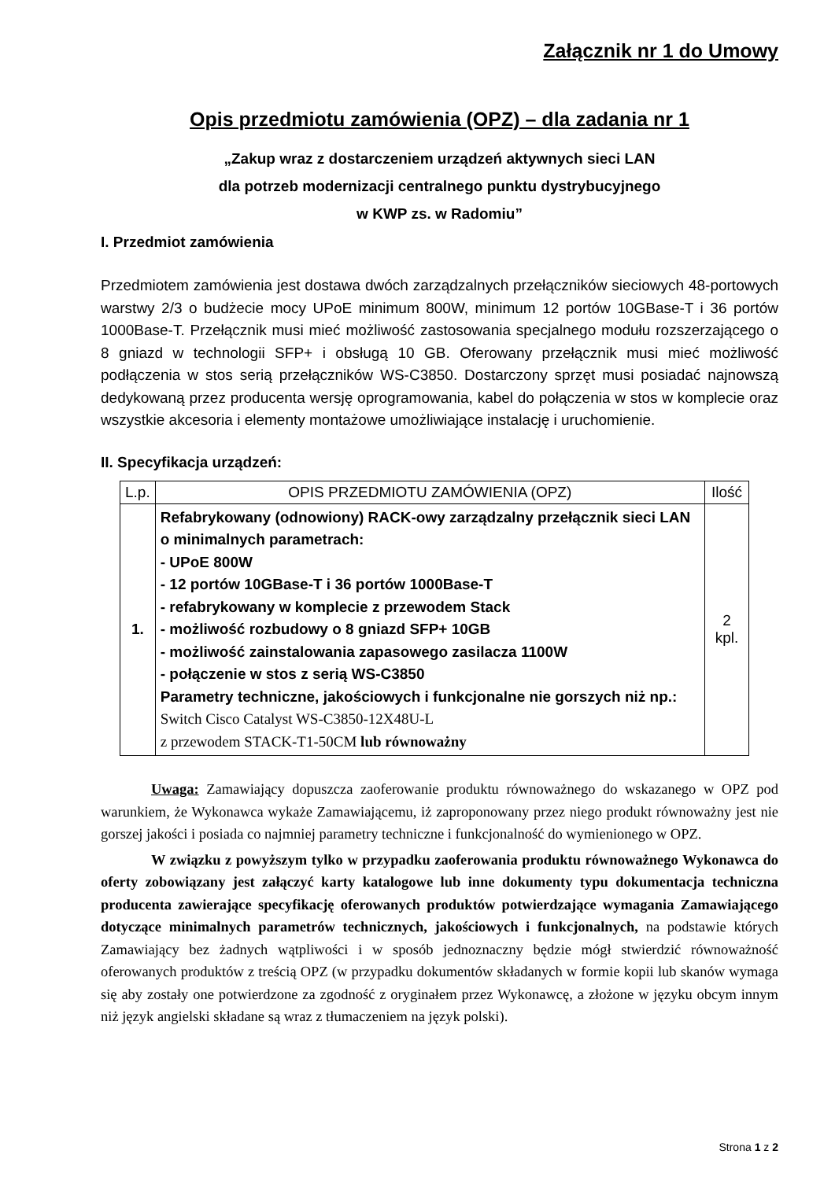Załącznik nr 1 do Umowy
Opis przedmiotu zamówienia (OPZ) – dla zadania nr 1
„Zakup wraz z dostarczeniem urządzeń aktywnych sieci LAN
dla potrzeb modernizacji centralnego punktu dystrybucyjnego
w KWP zs. w Radomiu”
I. Przedmiot zamówienia
Przedmiotem zamówienia jest dostawa dwóch zarządzalnych przełączników sieciowych 48-portowych warstwy 2/3 o budżecie mocy UPoE minimum 800W, minimum 12 portów 10GBase-T i 36 portów 1000Base-T. Przełącznik musi mieć możliwość zastosowania specjalnego modułu rozszerzającego o 8 gniazd w technologii SFP+ i obsługą 10 GB. Oferowany przełącznik musi mieć możliwość podłączenia w stos serią przełączników WS-C3850. Dostarczony sprzęt musi posiadać najnowszą dedykowaną przez producenta wersję oprogramowania, kabel do połączenia w stos w komplecie oraz wszystkie akcesoria i elementy montażowe umożliwiające instalację i uruchomienie.
II. Specyfikacja urządzeń:
| L.p. | OPIS PRZEDMIOTU ZAMÓWIENIA (OPZ) | Ilość |
| --- | --- | --- |
| 1. | Refabrykowany (odnowiony) RACK-owy zarządzalny przełącznik sieci LAN o minimalnych parametrach: - UPoE 800W - 12 portów 10GBase-T i 36 portów 1000Base-T - refabrykowany w komplecie z przewodem Stack - możliwość rozbudowy o 8 gniazd SFP+ 10GB - możliwość zainstalowania zapasowego zasilacza 1100W - połączenie w stos z serią WS-C3850 Parametry techniczne, jakościowych i funkcjonalne nie gorszych niż np.: Switch Cisco Catalyst WS-C3850-12X48U-L z przewodem STACK-T1-50CM lub równoważny | 2 kpl. |
Uwaga: Zamawiający dopuszcza zaoferowanie produktu równoważnego do wskazanego w OPZ pod warunkiem, że Wykonawca wykaże Zamawiającemu, iż zaproponowany przez niego produkt równoważny jest nie gorszej jakości i posiada co najmniej parametry techniczne i funkcjonalność do wymienionego w OPZ.
W związku z powyższym tylko w przypadku zaoferowania produktu równoważnego Wykonawca do oferty zobowiązany jest załączyć karty katalogowe lub inne dokumenty typu dokumentacja techniczna producenta zawierające specyfikację oferowanych produktów potwierdzające wymagania Zamawiającego dotyczące minimalnych parametrów technicznych, jakościowych i funkcjonalnych, na podstawie których Zamawiający bez żadnych wątpliwości i w sposób jednoznaczny będzie mógł stwierdzić równoważność oferowanych produktów z treścią OPZ (w przypadku dokumentów składanych w formie kopii lub skanów wymaga się aby zostały one potwierdzone za zgodność z oryginałem przez Wykonawcę, a złożone w języku obcym innym niż język angielski składane są wraz z tłumaczeniem na język polski).
Strona 1 z 2